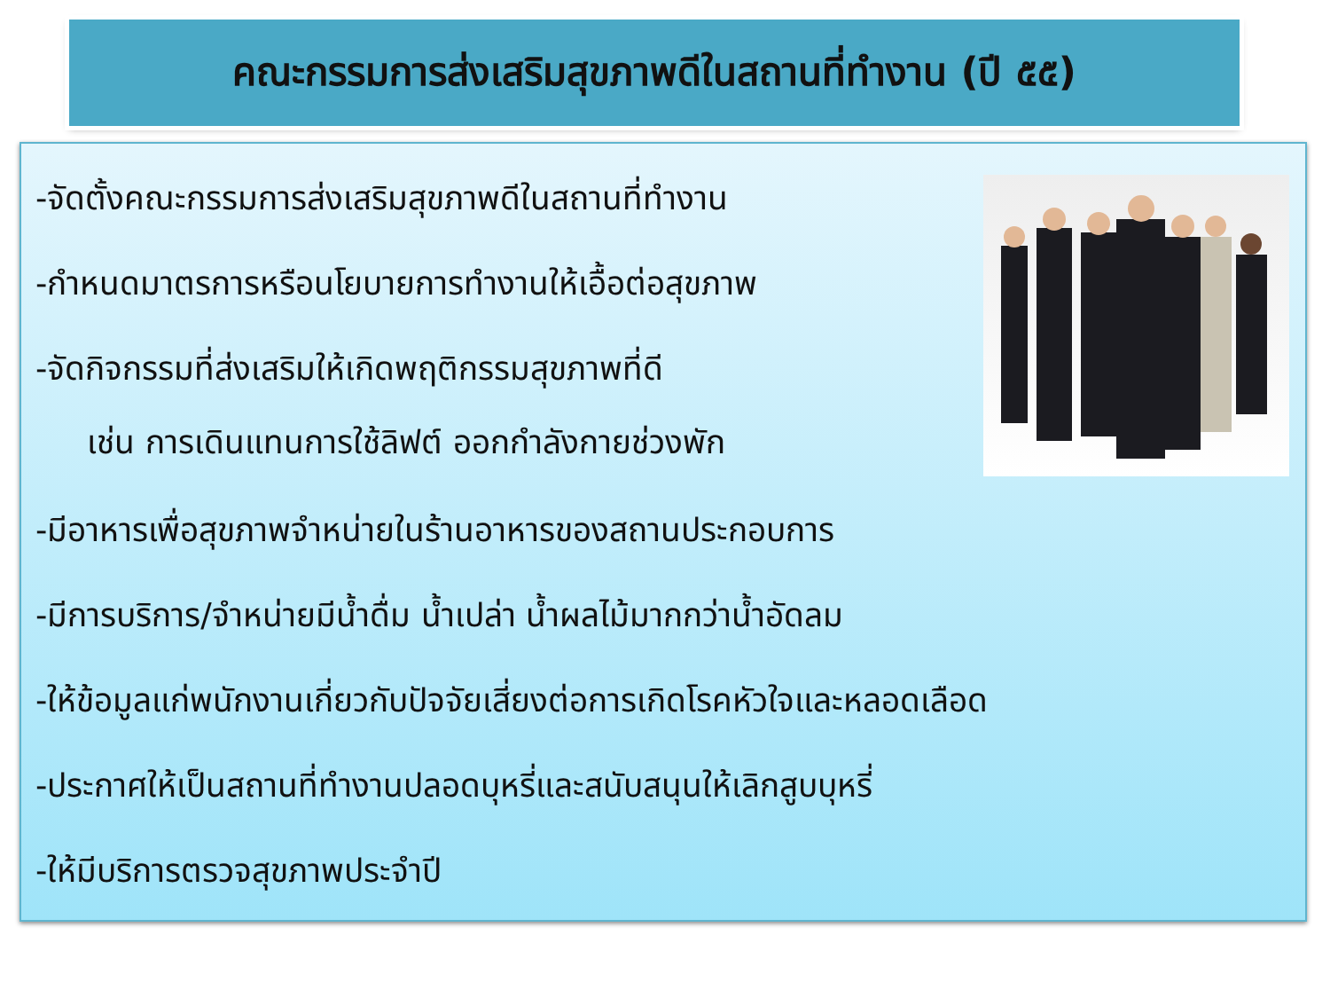คณะกรรมการส่งเสริมสุขภาพดีในสถานที่ทำงาน (ปี ๕๕)
-จัดตั้งคณะกรรมการส่งเสริมสุขภาพดีในสถานที่ทำงาน
-กำหนดมาตรการหรือนโยบายการทำงานให้เอื้อต่อสุขภาพ
-จัดกิจกรรมที่ส่งเสริมให้เกิดพฤติกรรมสุขภาพที่ดี
เช่น การเดินแทนการใช้ลิฟต์ ออกกำลังกายช่วงพัก
-มีอาหารเพื่อสุขภาพจำหน่ายในร้านอาหารของสถานประกอบการ
-มีการบริการ/จำหน่ายมีน้ำดื่ม น้ำเปล่า น้ำผลไม้มากกว่าน้ำอัดลม
-ให้ข้อมูลแก่พนักงานเกี่ยวกับปัจจัยเสี่ยงต่อการเกิดโรคหัวใจและหลอดเลือด
-ประกาศให้เป็นสถานที่ทำงานปลอดบุหรี่และสนับสนุนให้เลิกสูบบุหรี่
-ให้มีบริการตรวจสุขภาพประจำปี